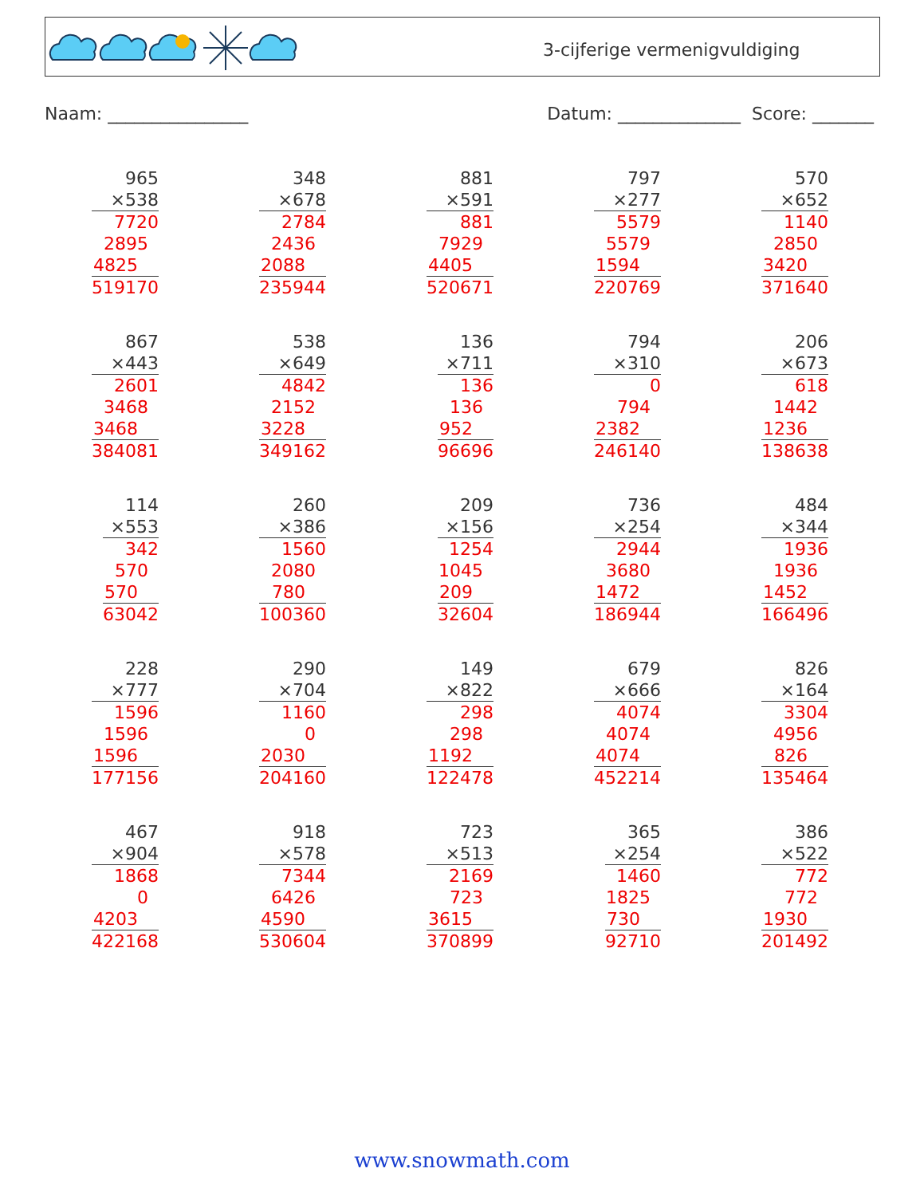3-cijferige vermenigvuldiging
Naam: ________________ Datum: ______________ Score: _______
965
×538
7720
2895
4825
519170
348
×678
2784
2436
2088
235944
881
×591
881
7929
4405
520671
797
×277
5579
5579
1594
220769
570
×652
1140
2850
3420
371640
867
×443
2601
3468
3468
384081
538
×649
4842
2152
3228
349162
136
×711
136
136
952
96696
794
×310
0
794
2382
246140
206
×673
618
1442
1236
138638
114
×553
342
570
570
63042
260
×386
1560
2080
780
100360
209
×156
1254
1045
209
32604
736
×254
2944
3680
1472
186944
484
×344
1936
1936
1452
166496
228
×777
1596
1596
1596
177156
290
×704
1160
0
2030
204160
149
×822
298
298
1192
122478
679
×666
4074
4074
4074
452214
826
×164
3304
4956
826
135464
467
×904
1868
0
4203
422168
918
×578
7344
6426
4590
530604
723
×513
2169
723
3615
370899
365
×254
1460
1825
730
92710
386
×522
772
772
1930
201492
www.snowmath.com